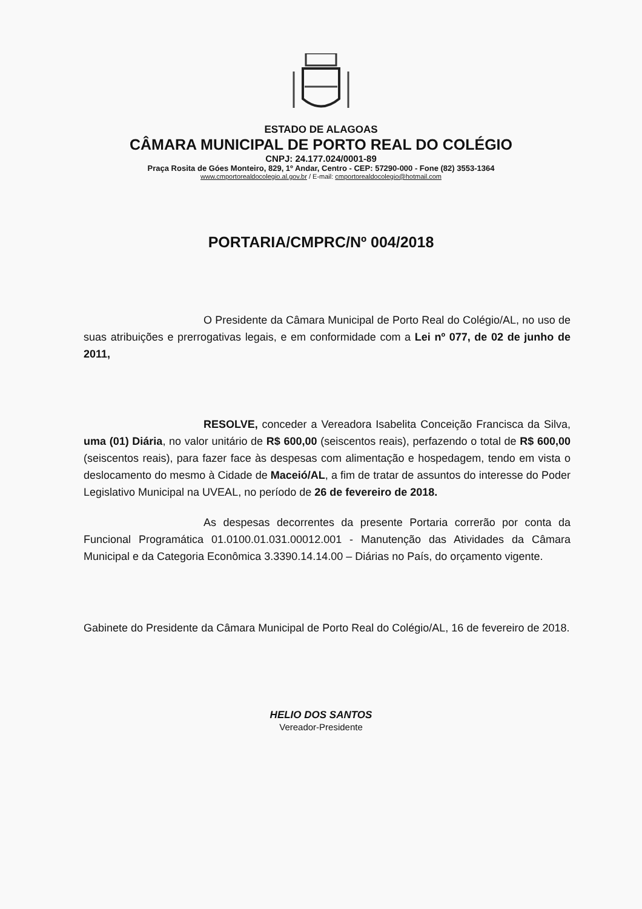ESTADO DE ALAGOAS
CÂMARA MUNICIPAL DE PORTO REAL DO COLÉGIO
CNPJ: 24.177.024/0001-89
Praça Rosita de Góes Monteiro, 829, 1º Andar, Centro - CEP: 57290-000 - Fone (82) 3553-1364
www.cmportorealdocolegio.al.gov.br / E-mail: cmportorealdocolegio@hotmail.com
PORTARIA/CMPRC/Nº 004/2018
O Presidente da Câmara Municipal de Porto Real do Colégio/AL, no uso de suas atribuições e prerrogativas legais, e em conformidade com a Lei nº 077, de 02 de junho de 2011,
RESOLVE, conceder a Vereadora Isabelita Conceição Francisca da Silva, uma (01) Diária, no valor unitário de R$ 600,00 (seiscentos reais), perfazendo o total de R$ 600,00 (seiscentos reais), para fazer face às despesas com alimentação e hospedagem, tendo em vista o deslocamento do mesmo à Cidade de Maceió/AL, a fim de tratar de assuntos do interesse do Poder Legislativo Municipal na UVEAL, no período de 26 de fevereiro de 2018.
As despesas decorrentes da presente Portaria correrão por conta da Funcional Programática 01.0100.01.031.00012.001 - Manutenção das Atividades da Câmara Municipal e da Categoria Econômica 3.3390.14.14.00 – Diárias no País, do orçamento vigente.
Gabinete do Presidente da Câmara Municipal de Porto Real do Colégio/AL, 16 de fevereiro de 2018.
HELIO DOS SANTOS
Vereador-Presidente